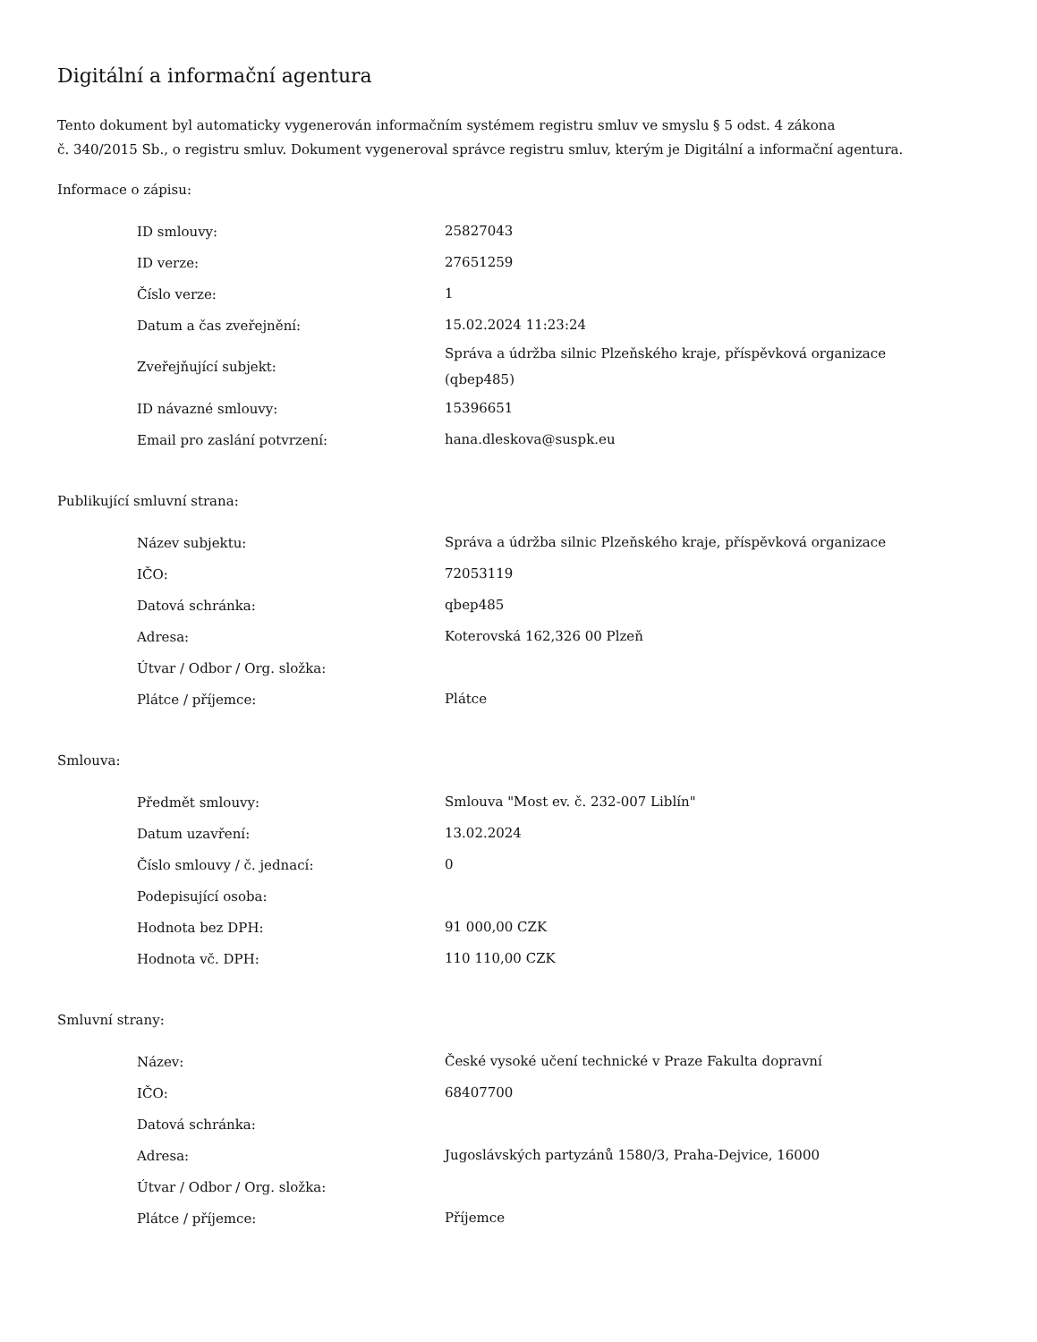Digitální a informační agentura
Tento dokument byl automaticky vygenerován informačním systémem registru smluv ve smyslu § 5 odst. 4 zákona
č. 340/2015 Sb., o registru smluv. Dokument vygeneroval správce registru smluv, kterým je Digitální a informační agentura.
Informace o zápisu:
| ID smlouvy: | 25827043 |
| ID verze: | 27651259 |
| Číslo verze: | 1 |
| Datum a čas zveřejnění: | 15.02.2024 11:23:24 |
| Zveřejňující subjekt: | Správa a údržba silnic Plzeňského kraje, příspěvková organizace (qbep485) |
| ID návazné smlouvy: | 15396651 |
| Email pro zaslání potvrzení: | hana.dleskova@suspk.eu |
Publikující smluvní strana:
| Název subjektu: | Správa a údržba silnic Plzeňského kraje, příspěvková organizace |
| IČO: | 72053119 |
| Datová schránka: | qbep485 |
| Adresa: | Koterovská 162,326 00 Plzeň |
| Útvar / Odbor / Org. složka: | |
| Plátce / příjemce: | Plátce |
Smlouva:
| Předmět smlouvy: | Smlouva "Most ev. č. 232-007 Liblín" |
| Datum uzavření: | 13.02.2024 |
| Číslo smlouvy / č. jednací: | 0 |
| Podepisující osoba: | |
| Hodnota bez DPH: | 91 000,00 CZK |
| Hodnota vč. DPH: | 110 110,00 CZK |
Smluvní strany:
| Název: | České vysoké učení technické v Praze Fakulta dopravní |
| IČO: | 68407700 |
| Datová schránka: | |
| Adresa: | Jugoslávských partyzánů 1580/3, Praha-Dejvice, 16000 |
| Útvar / Odbor / Org. složka: | |
| Plátce / příjemce: | Příjemce |